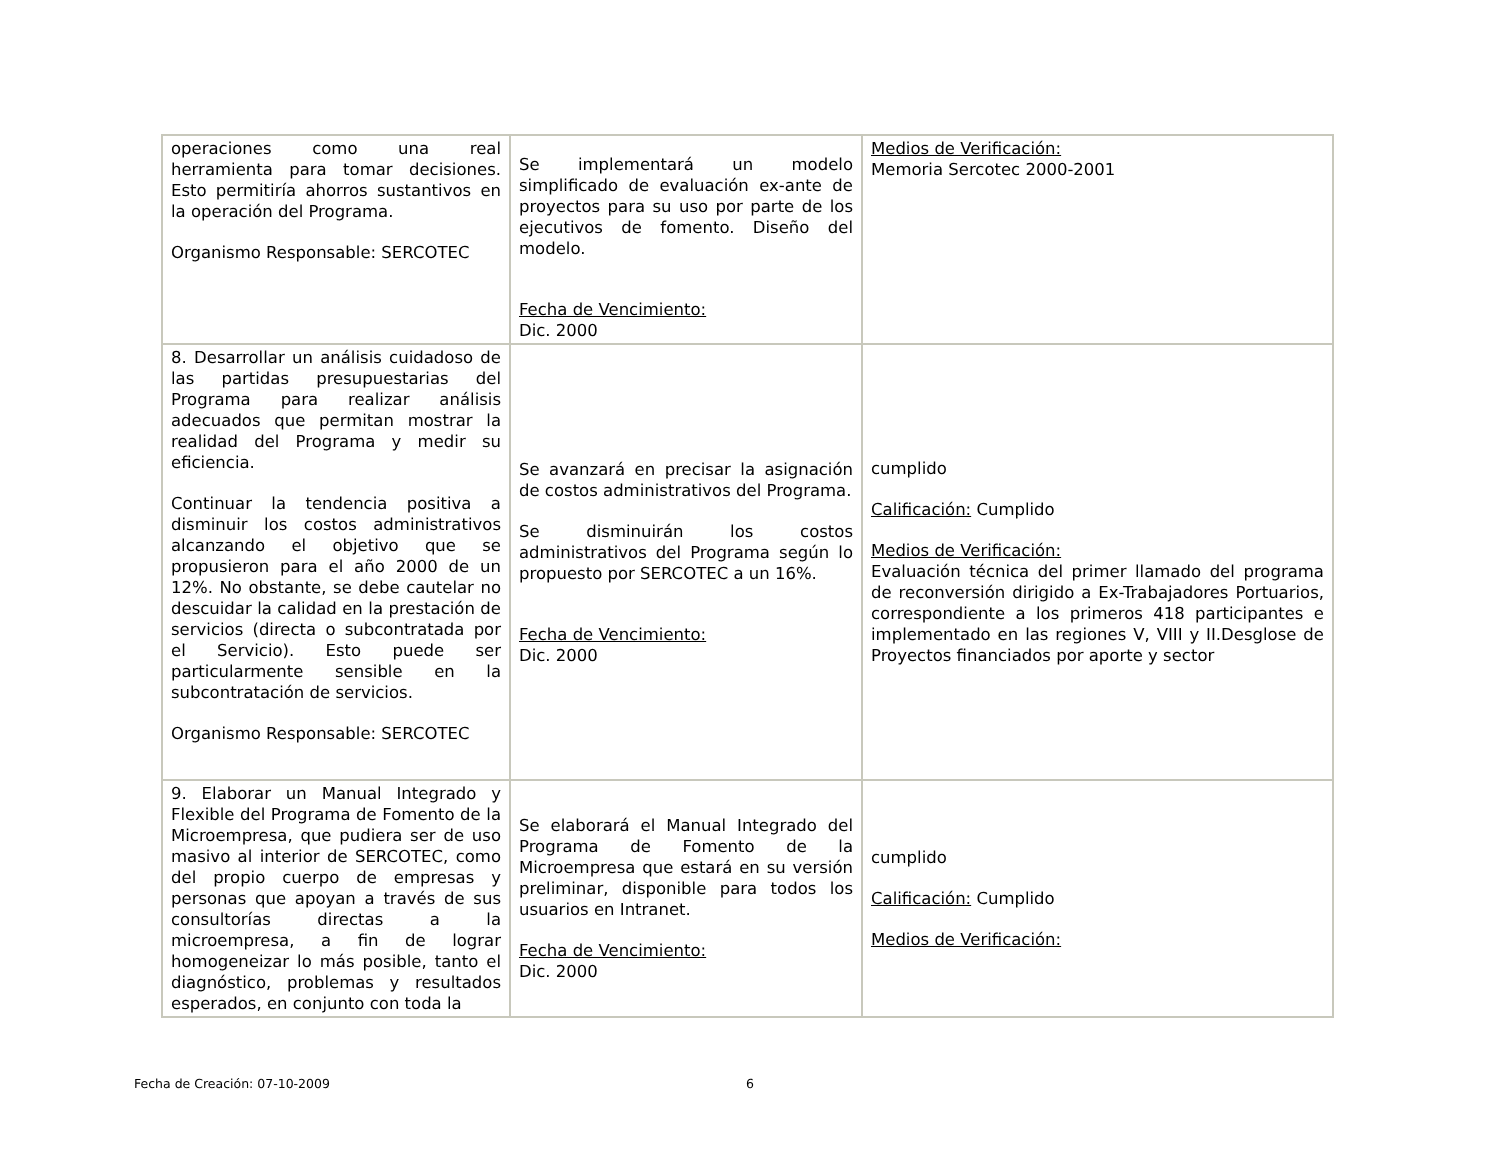| operaciones como una real herramienta para tomar decisiones. Esto permitiría ahorros sustantivos en la operación del Programa. Organismo Responsable: SERCOTEC | Se implementará un modelo simplificado de evaluación ex-ante de proyectos para su uso por parte de los ejecutivos de fomento. Diseño del modelo. Fecha de Vencimiento: Dic. 2000 | Medios de Verificación: Memoria Sercotec 2000-2001 |
| 8. Desarrollar un análisis cuidadoso de las partidas presupuestarias del Programa para realizar análisis adecuados que permitan mostrar la realidad del Programa y medir su eficiencia. Continuar la tendencia positiva a disminuir los costos administrativos alcanzando el objetivo que se propusieron para el año 2000 de un 12%. No obstante, se debe cautelar no descuidar la calidad en la prestación de servicios (directa o subcontratada por el Servicio). Esto puede ser particularmente sensible en la subcontratación de servicios. Organismo Responsable: SERCOTEC | Se avanzará en precisar la asignación de costos administrativos del Programa. Se disminuirán los costos administrativos del Programa según lo propuesto por SERCOTEC a un 16%. Fecha de Vencimiento: Dic. 2000 | cumplido Calificación: Cumplido Medios de Verificación: Evaluación técnica del primer llamado del programa de reconversión dirigido a Ex-Trabajadores Portuarios, correspondiente a los primeros 418 participantes e implementado en las regiones V, VIII y II.Desglose de Proyectos financiados por aporte y sector |
| 9. Elaborar un Manual Integrado y Flexible del Programa de Fomento de la Microempresa, que pudiera ser de uso masivo al interior de SERCOTEC, como del propio cuerpo de empresas y personas que apoyan a través de sus consultorías directas a la microempresa, a fin de lograr homogeneizar lo más posible, tanto el diagnóstico, problemas y resultados esperados, en conjunto con toda la | Se elaborará el Manual Integrado del Programa de Fomento de la Microempresa que estará en su versión preliminar, disponible para todos los usuarios en Intranet. Fecha de Vencimiento: Dic. 2000 | cumplido Calificación: Cumplido Medios de Verificación: |
Fecha de Creación: 07-10-2009 6